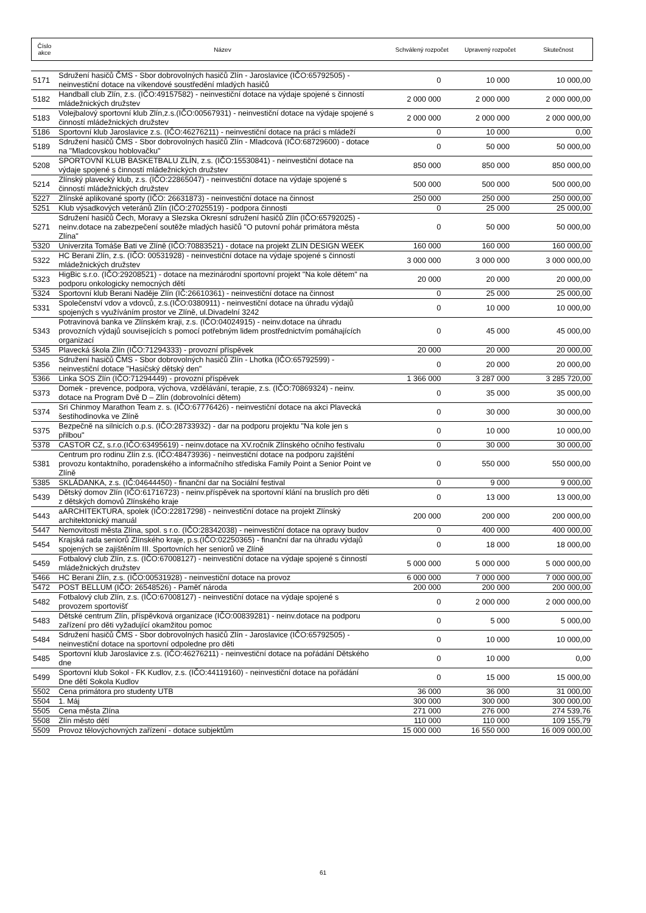| Číslo akce | Název | Schválený rozpočet | Upravený rozpočet | Skutečnost |
| --- | --- | --- | --- | --- |
| 5171 | Sdružení hasičů ČMS - Sbor dobrovolných hasičů Zlín - Jaroslavice (IČO:65792505) - neinvestiční dotace na víkendové soustředění mladých hasičů | 0 | 10 000 | 10 000,00 |
| 5182 | Handball club Zlín, z.s. (IČO:49157582) - neinvestiční dotace na výdaje spojené s činností mládežnických družstev | 2 000 000 | 2 000 000 | 2 000 000,00 |
| 5183 | Volejbalový sportovní klub Zlín,z.s.(IČO:00567931) - neinvestiční dotace na výdaje spojené s činností mládežnických družstev | 2 000 000 | 2 000 000 | 2 000 000,00 |
| 5186 | Sportovní klub Jaroslavice z.s. (IČO:46276211) - neinvestiční dotace na práci s mládeží | 0 | 10 000 | 0,00 |
| 5189 | Sdružení hasičů ČMS - Sbor dobrovolných hasičů Zlín - Mladcová (IČO:68729600) - dotace na "Mladcovskou hoblovačku" | 0 | 50 000 | 50 000,00 |
| 5208 | SPORTOVNÍ KLUB BASKETBALU ZLÍN, z.s. (IČO:15530841) - neinvestiční dotace na výdaje spojené s činností mládežnických družstev | 850 000 | 850 000 | 850 000,00 |
| 5214 | Zlínský plavecký klub, z.s. (IČO:22865047) - neinvestiční dotace na výdaje spojené s činností mládežnických družstev | 500 000 | 500 000 | 500 000,00 |
| 5227 | Zlínské aplikované sporty (IČO: 26631873) - neinvestiční dotace na činnost | 250 000 | 250 000 | 250 000,00 |
| 5251 | Klub výsadkových veteránů Zlín (IČO:27025519) - podpora činnosti | 0 | 25 000 | 25 000,00 |
| 5271 | Sdružení hasičů Čech, Moravy a Slezska Okresní sdružení hasičů Zlín (IČO:65792025) - neinv.dotace na zabezpečení soutěže mladých hasičů "O putovní pohár primátora města Zlína" | 0 | 50 000 | 50 000,00 |
| 5320 | Univerzita Tomáše Bati ve Zlíně (IČO:70883521) - dotace na projekt ZLIN DESIGN WEEK | 160 000 | 160 000 | 160 000,00 |
| 5322 | HC Berani Zlín, z.s. (IČO: 00531928) - neinvestiční dotace na výdaje spojené s činností mládežnických družstev | 3 000 000 | 3 000 000 | 3 000 000,00 |
| 5323 | HigBic s.r.o. (IČO:29208521) - dotace na mezinárodní sportovní projekt "Na kole dětem" na podporu onkologicky nemocných dětí | 20 000 | 20 000 | 20 000,00 |
| 5324 | Sportovní klub Berani Naděje Zlín (IČ:26610361) - neinvestiční dotace na činnost | 0 | 25 000 | 25 000,00 |
| 5331 | Společenství vdov a vdovců, z.s.(IČO:0380911) - neinvestiční dotace na úhradu výdajů spojených s využíváním prostor ve Zlíně, ul.Divadelní 3242 | 0 | 10 000 | 10 000,00 |
| 5343 | Potravinová banka ve Zlínském kraji, z.s. (IČO:04024915) - neinv.dotace na úhradu provozních výdajů souvisejících s pomocí potřebným lidem prostřednictvím pomáhajících organizací | 0 | 45 000 | 45 000,00 |
| 5345 | Plavecká škola Zlín (IČO:71294333) - provozní příspěvek | 20 000 | 20 000 | 20 000,00 |
| 5356 | Sdružení hasičů ČMS - Sbor dobrovolných hasičů Zlín - Lhotka (IČO:65792599) - neinvestiční dotace "Hasičský dětský den" | 0 | 20 000 | 20 000,00 |
| 5366 | Linka SOS Zlín (IČO:71294449) - provozní příspěvek | 1 366 000 | 3 287 000 | 3 285 720,00 |
| 5373 | Domek - prevence, podpora, výchova, vzdělávání, terapie, z.s. (IČO:70869324) - neinv. dotace na Program Dvě D – Zlín (dobrovolníci dětem) | 0 | 35 000 | 35 000,00 |
| 5374 | Sri Chinmoy Marathon Team z. s. (IČO:67776426) - neinvestiční dotace na akci Plavecká šestihodinovka ve Zlíně | 0 | 30 000 | 30 000,00 |
| 5375 | Bezpečně na silnicích o.p.s. (IČO:28733932) - dar na podporu projektu "Na kole jen s přilbou" | 0 | 10 000 | 10 000,00 |
| 5378 | CASTOR CZ, s.r.o.(IČO:63495619) - neinv.dotace na XV.ročník Zlínského očního festivalu | 0 | 30 000 | 30 000,00 |
| 5381 | Centrum pro rodinu Zlín z.s. (IČO:48473936) - neinvestiční dotace na podporu zajištění provozu kontaktního, poradenského a informačního střediska Family Point a Senior Point ve Zlíně | 0 | 550 000 | 550 000,00 |
| 5385 | SKLÁDANKA, z.s. (IČ:04644450) - finanční dar na Sociální festival | 0 | 9 000 | 9 000,00 |
| 5439 | Dětský domov Zlín (IČO:61716723) - neinv.příspěvek na sportovní klání na bruslích pro děti z dětských domovů Zlínského kraje | 0 | 13 000 | 13 000,00 |
| 5443 | aARCHITEKTURA, spolek (IČO:22817298) - neinvestiční dotace na projekt Zlínský architektonický manuál | 200 000 | 200 000 | 200 000,00 |
| 5447 | Nemovitosti města Zlína, spol. s r.o. (IČO:28342038) - neinvestiční dotace na opravy budov | 0 | 400 000 | 400 000,00 |
| 5454 | Krajská rada seniorů Zlínského kraje, p.s.(IČO:02250365) - finanční dar na úhradu výdajů spojených se zajištěním III. Sportovních her seniorů ve Zlíně | 0 | 18 000 | 18 000,00 |
| 5459 | Fotbalový club Zlín, z.s. (IČO:67008127) - neinvestiční dotace na výdaje spojené s činností mládežnických družstev | 5 000 000 | 5 000 000 | 5 000 000,00 |
| 5466 | HC Berani Zlín, z.s. (IČO:00531928) - neinvestiční dotace na provoz | 6 000 000 | 7 000 000 | 7 000 000,00 |
| 5472 | POST BELLUM (IČO: 26548526) - Paměť národa | 200 000 | 200 000 | 200 000,00 |
| 5482 | Fotbalový club Zlín, z.s. (IČO:67008127) - neinvestiční dotace na výdaje spojené s provozem sportovišť | 0 | 2 000 000 | 2 000 000,00 |
| 5483 | Dětské centrum Zlín, příspěvková organizace (IČO:00839281) - neinv.dotace na podporu zařízení pro děti vyžadující okamžitou pomoc | 0 | 5 000 | 5 000,00 |
| 5484 | Sdružení hasičů ČMS - Sbor dobrovolných hasičů Zlín - Jaroslavice (IČO:65792505) - neinvestiční dotace na sportovní odpoledne pro děti | 0 | 10 000 | 10 000,00 |
| 5485 | Sportovní klub Jaroslavice z.s. (IČO:46276211) - neinvestiční dotace na pořádání Dětského dne | 0 | 10 000 | 0,00 |
| 5499 | Sportovní klub Sokol - FK Kudlov, z.s. (IČO:44119160) - neinvestiční dotace na pořádání Dne dětí Sokola Kudlov | 0 | 15 000 | 15 000,00 |
| 5502 | Cena primátora pro studenty UTB | 36 000 | 36 000 | 31 000,00 |
| 5504 | 1. Máj | 300 000 | 300 000 | 300 000,00 |
| 5505 | Cena města Zlína | 271 000 | 276 000 | 274 539,76 |
| 5508 | Zlín město dětí | 110 000 | 110 000 | 109 155,79 |
| 5509 | Provoz tělovýchovných zařízení - dotace subjektům | 15 000 000 | 16 550 000 | 16 009 000,00 |
61